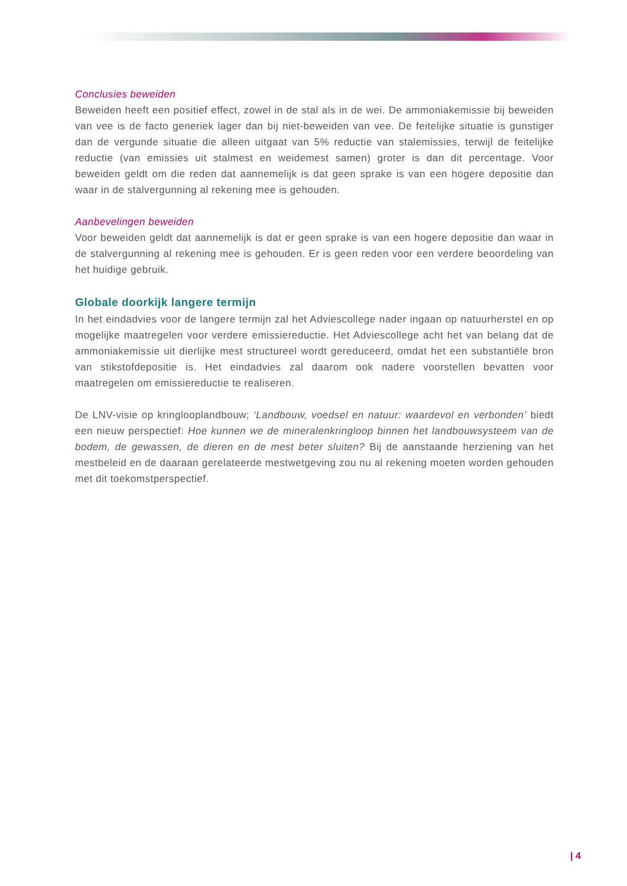Conclusies beweiden
Beweiden heeft een positief effect, zowel in de stal als in de wei. De ammoniakemissie bij beweiden van vee is de facto generiek lager dan bij niet-beweiden van vee. De feitelijke situatie is gunstiger dan de vergunde situatie die alleen uitgaat van 5% reductie van stalemissies, terwijl de feitelijke reductie (van emissies uit stalmest en weidemest samen) groter is dan dit percentage. Voor beweiden geldt om die reden dat aannemelijk is dat geen sprake is van een hogere depositie dan waar in de stalvergunning al rekening mee is gehouden.
Aanbevelingen beweiden
Voor beweiden geldt dat aannemelijk is dat er geen sprake is van een hogere depositie dan waar in de stalvergunning al rekening mee is gehouden. Er is geen reden voor een verdere beoordeling van het huidige gebruik.
Globale doorkijk langere termijn
In het eindadvies voor de langere termijn zal het Adviescollege nader ingaan op natuurherstel en op mogelijke maatregelen voor verdere emissiereductie. Het Adviescollege acht het van belang dat de ammoniakemissie uit dierlijke mest structureel wordt gereduceerd, omdat het een substantiële bron van stikstofdepositie is. Het eindadvies zal daarom ook nadere voorstellen bevatten voor maatregelen om emissiereductie te realiseren.
De LNV-visie op kringlooplandbouw; ‘Landbouw, voedsel en natuur: waardevol en verbonden’ biedt een nieuw perspectief: Hoe kunnen we de mineralenkringloop binnen het landbouwsysteem van de bodem, de gewassen, de dieren en de mest beter sluiten? Bij de aanstaande herziening van het mestbeleid en de daaraan gerelateerde mestwetgeving zou nu al rekening moeten worden gehouden met dit toekomstperspectief.
| 4